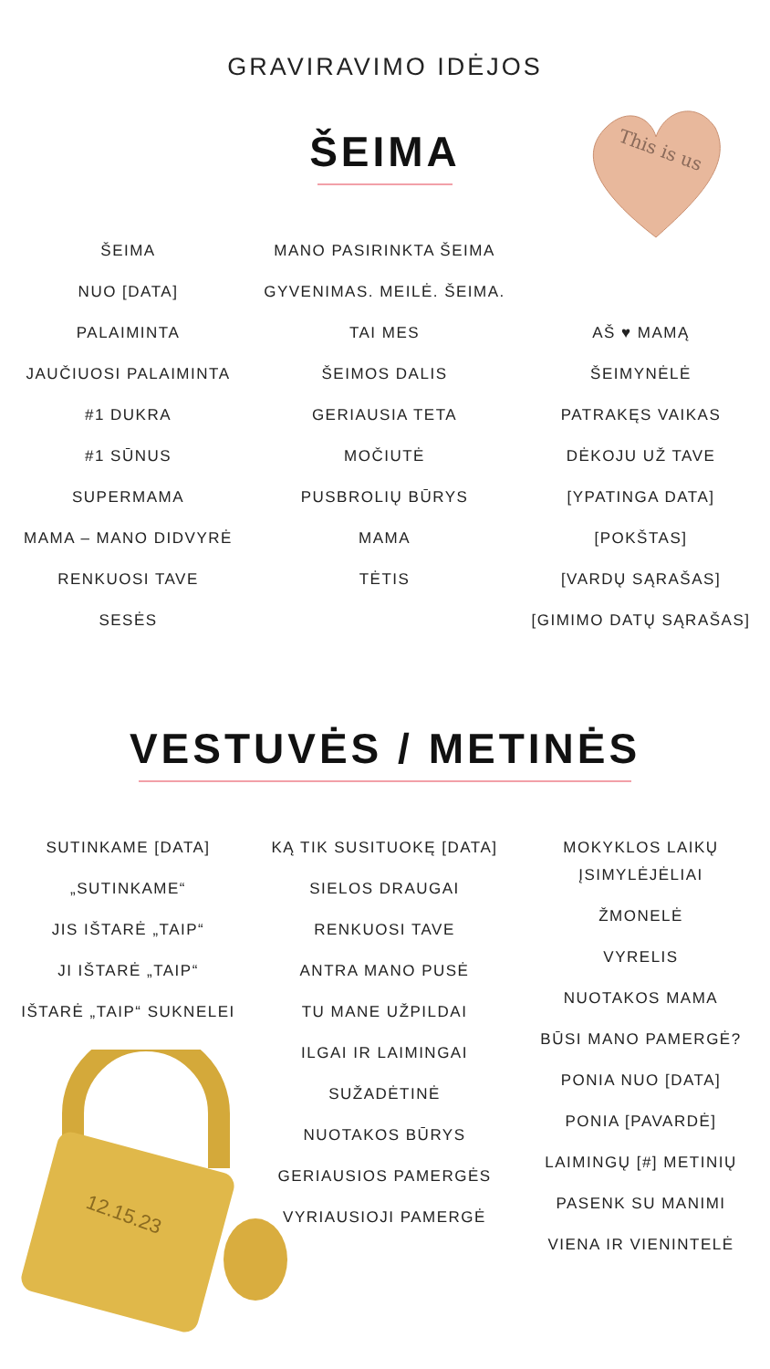This is us
GRAVIRAVIMO IDĖJOS
ŠEIMA
ŠEIMA
NUO [DATA]
PALAIMINTA
JAUČIUOSI PALAIMINTA
#1 DUKRA
#1 SŪNUS
SUPERMAMA
MAMA – MANO DIDVYRĖ
RENKUOSI TAVE
SESĖS
MANO PASIRINKTA ŠEIMA
GYVENIMAS. MEILĖ. ŠEIMA.
TAI MES
ŠEIMOS DALIS
GERIAUSIA TETA
MOČIUTĖ
PUSBROLIŲ BŪRYS
MAMA
TĖTIS
AŠ ♥ MAMĄ
ŠEIMYNĖLĖ
PATRAKĘS VAIKAS
DĖKOJU UŽ TAVE
[YPATINGA DATA]
[POKŠTAS]
[VARDŲ SĄRAŠAS]
[GIMIMO DATŲ SĄRAŠAS]
VESTUVĖS / METINĖS
SUTINKAME [DATA]
„SUTINKAME“
JIS IŠTARĖ „TAIP“
JI IŠTARĖ „TAIP“
IŠTARĖ „TAIP“ SUKNELEI
KĄ TIK SUSITUOKĘ [DATA]
SIELOS DRAUGAI
RENKUOSI TAVE
ANTRA MANO PUSĖ
TU MANE UŽPILDAI
ILGAI IR LAIMINGAI
SUŽADĖTINĖ
NUOTAKOS BŪRYS
GERIAUSIOS PAMERGĖS
VYRIAUSIOJI PAMERGĖ
MOKYKLOS LAIKŲ ĮSIMYLĖJĖLIAI
ŽMONELĖ
VYRELIS
NUOTAKOS MAMA
BŪSI MANO PAMERGĖ?
PONIA NUO [DATA]
PONIA [PAVARDĖ]
LAIMINGŲ [#] METINIŲ
PASENK SU MANIMI
VIENA IR VIENINTELĖ
12.15.23